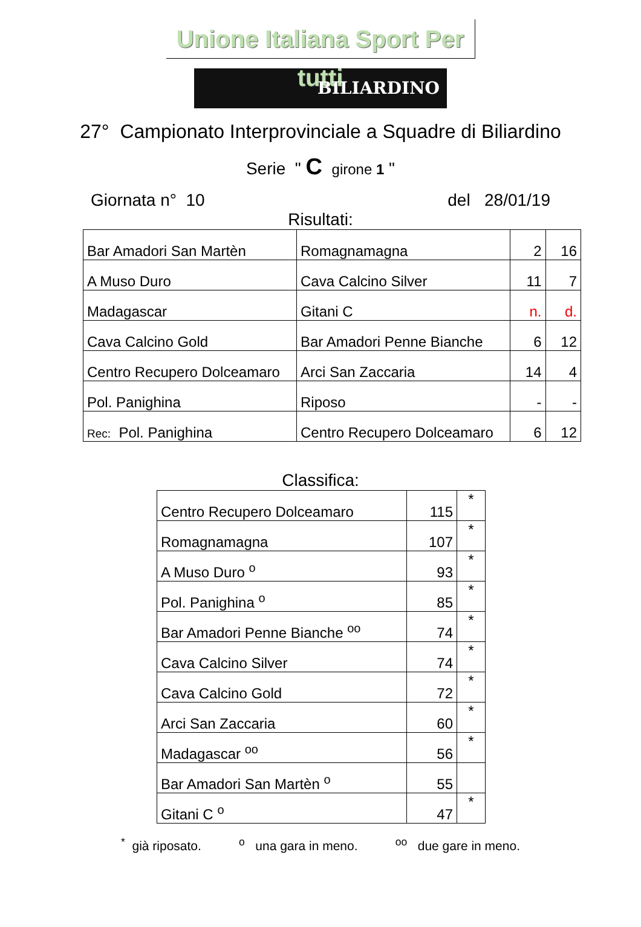Unione Italiana Sport Per tutti
BILIARDINO
27° Campionato Interprovinciale a Squadre di Biliardino
Serie " C girone 1 "
Giornata n° 10 del 28/01/19
Risultati:
| Bar Amadori San Martèn | Romagnamagna | 2 | 16 |
| A Muso Duro | Cava Calcino Silver | 11 | 7 |
| Madagascar | Gitani C | n. | d. |
| Cava Calcino Gold | Bar Amadori Penne Bianche | 6 | 12 |
| Centro Recupero Dolceamaro | Arci San Zaccaria | 14 | 4 |
| Pol. Panighina | Riposo | - | - |
| Rec: Pol. Panighina | Centro Recupero Dolceamaro | 6 | 12 |
Classifica:
| Centro Recupero Dolceamaro | 115 | * |
| Romagnamagna | 107 | * |
| A Muso Duro <sup>o</sup> | 93 | * |
| Pol. Panighina <sup>o</sup> | 85 | * |
| Bar Amadori Penne Bianche <sup>oo</sup> | 74 | * |
| Cava Calcino Silver | 74 | * |
| Cava Calcino Gold | 72 | * |
| Arci San Zaccaria | 60 | * |
| Madagascar <sup>oo</sup> | 56 | * |
| Bar Amadori San Martèn <sup>o</sup> | 55 | |
| Gitani C <sup>o</sup> | 47 | * |
<sup>*</sup> già riposato. <sup>o</sup> una gara in meno. <sup>oo</sup> due gare in meno.